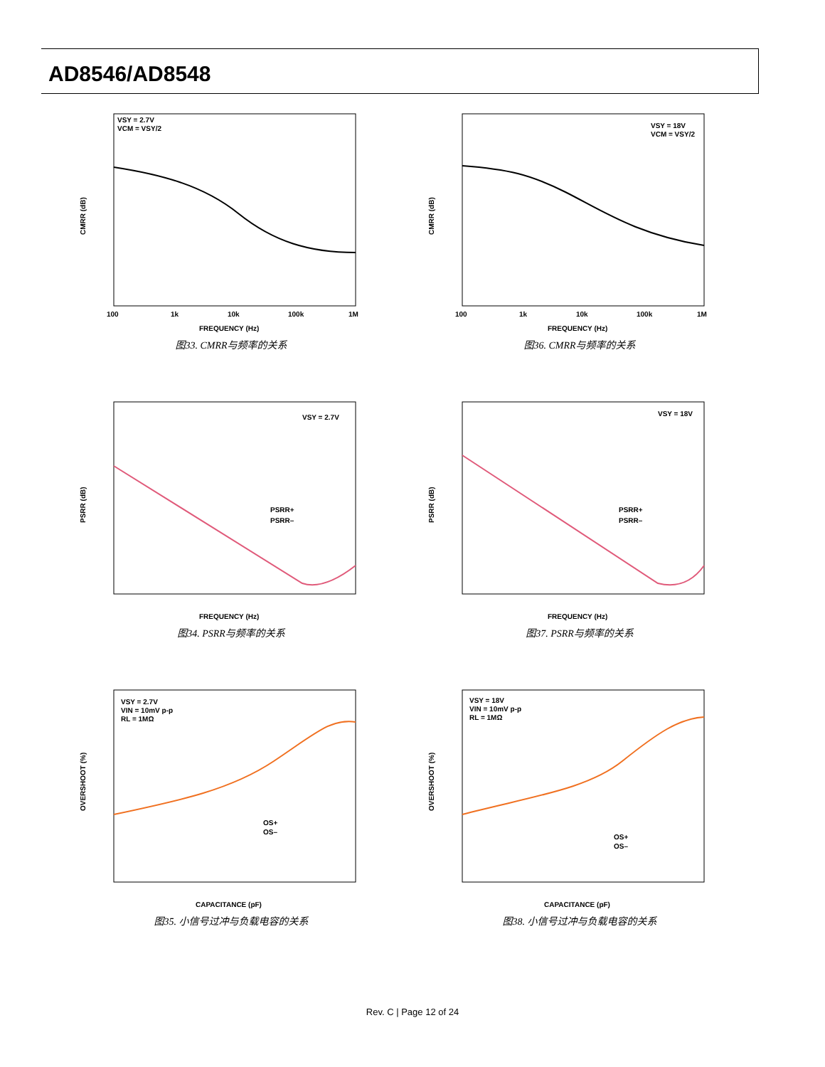AD8546/AD8548
VSY = 2.7V
VCM = VSY/2
CMRR (dB)
FREQUENCY (Hz)
100
1k
10k
100k
1M
图33. CMRR与频率的关系
VSY = 18V
VCM = VSY/2
CMRR (dB)
FREQUENCY (Hz)
100
1k
10k
100k
1M
图36. CMRR与频率的关系
VSY = 2.7V
PSRR+
PSRR–
PSRR (dB)
FREQUENCY (Hz)
图34. PSRR与频率的关系
VSY = 18V
PSRR+
PSRR–
PSRR (dB)
FREQUENCY (Hz)
图37. PSRR与频率的关系
VSY = 2.7V
VIN = 10mV p-p
RL = 1MΩ
OS+
OS–
OVERSHOOT (%)
CAPACITANCE (pF)
图35. 小信号过冲与负载电容的关系
VSY = 18V
VIN = 10mV p-p
RL = 1MΩ
OS+
OS–
OVERSHOOT (%)
CAPACITANCE (pF)
图38. 小信号过冲与负载电容的关系
Rev. C | Page 12 of 24